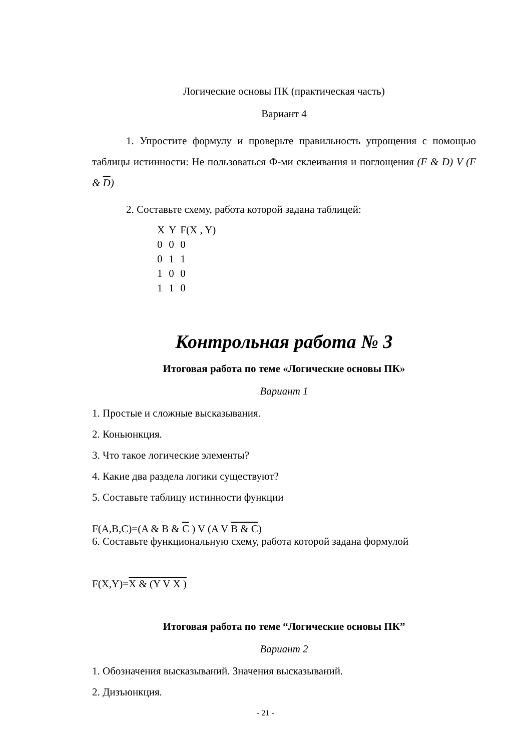Логические основы ПК (практическая часть)
Вариант 4
1. Упростите формулу и проверьте правильность упрощения с помощью таблицы истинности: Не пользоваться Ф-ми склеивания и поглощения (F & D) V (F & D)
2. Составьте схему, работа которой задана таблицей:
| X | Y | F(X , Y) |
| 0 | 0 | 0 |
| 0 | 1 | 1 |
| 1 | 0 | 0 |
| 1 | 1 | 0 |
Контрольная работа № 3
Итоговая работа по теме «Логические основы ПК»
Вариант 1
1. Простые и сложные высказывания.
2. Коньюнкция.
3. Что такое логические элементы?
4. Какие два раздела логики существуют?
5. Составьте таблицу истинности функции
F(A,B,C)=(A & B & C ) V (A V B & C)
6. Составьте функциональную схему, работа которой задана формулой
F(X,Y)=X & (Y V X )
Итоговая работа по теме “Логические основы ПК”
Вариант 2
1. Обозначения высказываний. Значения высказываний.
2. Дизъюнкция.
- 21 -